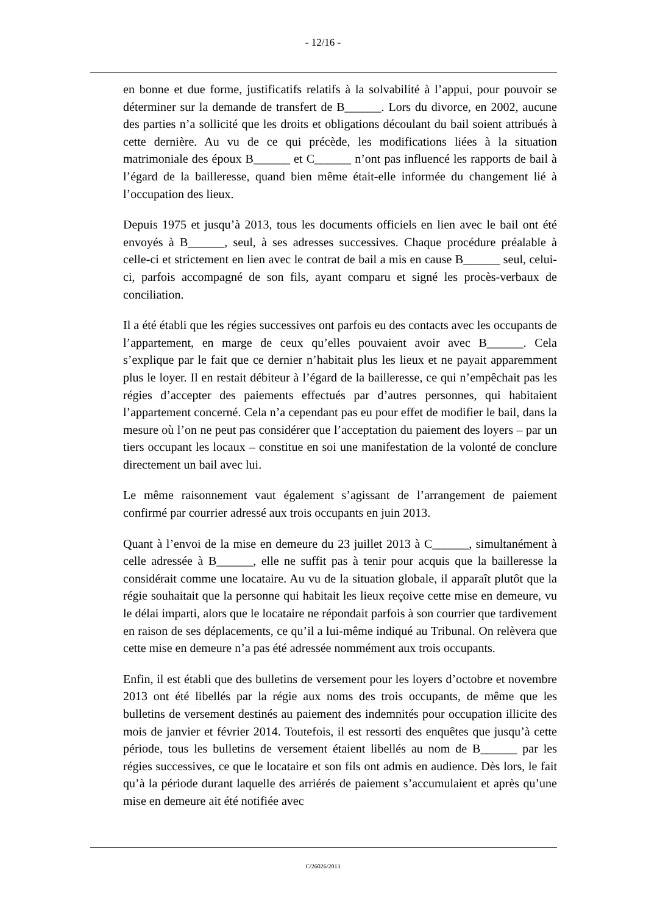- 12/16 -
en bonne et due forme, justificatifs relatifs à la solvabilité à l’appui, pour pouvoir se déterminer sur la demande de transfert de B______. Lors du divorce, en 2002, aucune des parties n’a sollicité que les droits et obligations découlant du bail soient attribués à cette dernière. Au vu de ce qui précède, les modifications liées à la situation matrimoniale des époux B______ et C______ n’ont pas influencé les rapports de bail à l’égard de la bailleresse, quand bien même était-elle informée du changement lié à l’occupation des lieux.
Depuis 1975 et jusqu’à 2013, tous les documents officiels en lien avec le bail ont été envoyés à B______, seul, à ses adresses successives. Chaque procédure préalable à celle-ci et strictement en lien avec le contrat de bail a mis en cause B______ seul, celui-ci, parfois accompagné de son fils, ayant comparu et signé les procès-verbaux de conciliation.
Il a été établi que les régies successives ont parfois eu des contacts avec les occupants de l’appartement, en marge de ceux qu’elles pouvaient avoir avec B______. Cela s’explique par le fait que ce dernier n’habitait plus les lieux et ne payait apparemment plus le loyer. Il en restait débiteur à l’égard de la bailleresse, ce qui n’empêchait pas les régies d’accepter des paiements effectués par d’autres personnes, qui habitaient l’appartement concerné. Cela n’a cependant pas eu pour effet de modifier le bail, dans la mesure où l’on ne peut pas considérer que l’acceptation du paiement des loyers – par un tiers occupant les locaux – constitue en soi une manifestation de la volonté de conclure directement un bail avec lui.
Le même raisonnement vaut également s’agissant de l’arrangement de paiement confirmé par courrier adressé aux trois occupants en juin 2013.
Quant à l’envoi de la mise en demeure du 23 juillet 2013 à C______, simultanément à celle adressée à B______, elle ne suffit pas à tenir pour acquis que la bailleresse la considérait comme une locataire. Au vu de la situation globale, il apparaît plutôt que la régie souhaitait que la personne qui habitait les lieux reçoive cette mise en demeure, vu le délai imparti, alors que le locataire ne répondait parfois à son courrier que tardivement en raison de ses déplacements, ce qu’il a lui-même indiqué au Tribunal. On relèvera que cette mise en demeure n’a pas été adressée nommément aux trois occupants.
Enfin, il est établi que des bulletins de versement pour les loyers d’octobre et novembre 2013 ont été libellés par la régie aux noms des trois occupants, de même que les bulletins de versement destinés au paiement des indemnités pour occupation illicite des mois de janvier et février 2014. Toutefois, il est ressorti des enquêtes que jusqu’à cette période, tous les bulletins de versement étaient libellés au nom de B______ par les régies successives, ce que le locataire et son fils ont admis en audience. Dès lors, le fait qu’à la période durant laquelle des arriérés de paiement s’accumulaient et après qu’une mise en demeure ait été notifiée avec
C/26026/2013